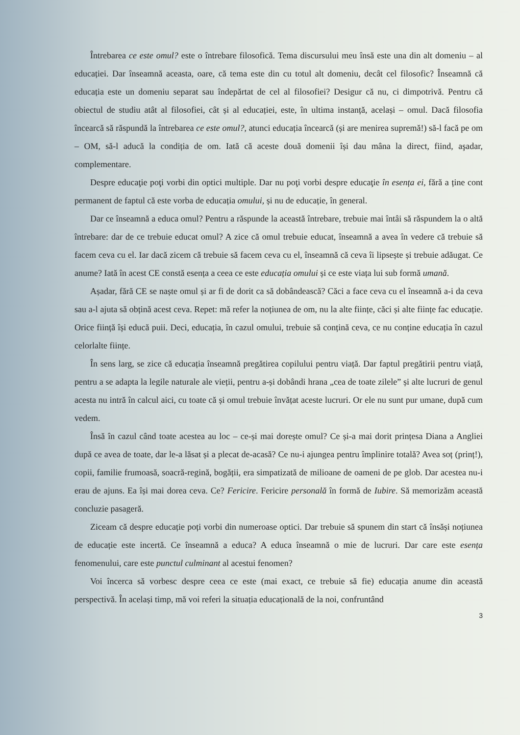Întrebarea ce este omul? este o întrebare filosofică. Tema discursului meu însă este una din alt domeniu – al educației. Dar înseamnă aceasta, oare, că tema este din cu totul alt domeniu, decât cel filosofic? Înseamnă că educația este un domeniu separat sau îndepărtat de cel al filosofiei? Desigur că nu, ci dimpotrivă. Pentru că obiectul de studiu atât al filosofiei, cât și al educației, este, în ultima instanță, același – omul. Dacă filosofia încearcă să răspundă la întrebarea ce este omul?, atunci educația încearcă (și are menirea supremă!) să-l facă pe om – OM, să-l aducă la condiția de om. Iată că aceste două domenii își dau mâna la direct, fiind, aşadar, complementare.
Despre educaţie poţi vorbi din optici multiple. Dar nu poţi vorbi despre educaţie în esența ei, fără a ține cont permanent de faptul că este vorba de educația omului, și nu de educație, în general.
Dar ce înseamnă a educa omul? Pentru a răspunde la această întrebare, trebuie mai întâi să răspundem la o altă întrebare: dar de ce trebuie educat omul? A zice că omul trebuie educat, înseamnă a avea în vedere că trebuie să facem ceva cu el. Iar dacă zicem că trebuie să facem ceva cu el, înseamnă că ceva îi lipsește și trebuie adăugat. Ce anume? Iată în acest CE constă esența a ceea ce este educația omului și ce este viața lui sub formă umană.
Așadar, fără CE se naște omul și ar fi de dorit ca să dobândească? Căci a face ceva cu el înseamnă a-i da ceva sau a-l ajuta să obțină acest ceva. Repet: mă refer la noțiunea de om, nu la alte ființe, căci și alte ființe fac educație. Orice ființă își educă puii. Deci, educația, în cazul omului, trebuie să conțină ceva, ce nu conține educația în cazul celorlalte ființe.
În sens larg, se zice că educația înseamnă pregătirea copilului pentru viață. Dar faptul pregătirii pentru viață, pentru a se adapta la legile naturale ale vieții, pentru a-și dobândi hrana „cea de toate zilele” și alte lucruri de genul acesta nu intră în calcul aici, cu toate că și omul trebuie învățat aceste lucruri. Or ele nu sunt pur umane, după cum vedem.
Însă în cazul când toate acestea au loc – ce-și mai dorește omul? Ce și-a mai dorit prințesa Diana a Angliei după ce avea de toate, dar le-a lăsat și a plecat de-acasă? Ce nu-i ajungea pentru împlinire totală? Avea soț (prinț!), copii, familie frumoasă, soacră-regină, bogății, era simpatizată de milioane de oameni de pe glob. Dar acestea nu-i erau de ajuns. Ea își mai dorea ceva. Ce? Fericire. Fericire personală în formă de Iubire. Să memorizăm această concluzie pasageră.
Ziceam că despre educație poți vorbi din numeroase optici. Dar trebuie să spunem din start că însăși noțiunea de educație este incertă. Ce înseamnă a educa? A educa înseamnă o mie de lucruri. Dar care este esența fenomenului, care este punctul culminant al acestui fenomen?
Voi încerca să vorbesc despre ceea ce este (mai exact, ce trebuie să fie) educația anume din această perspectivă. În același timp, mă voi referi la situația educațională de la noi, confruntând
3